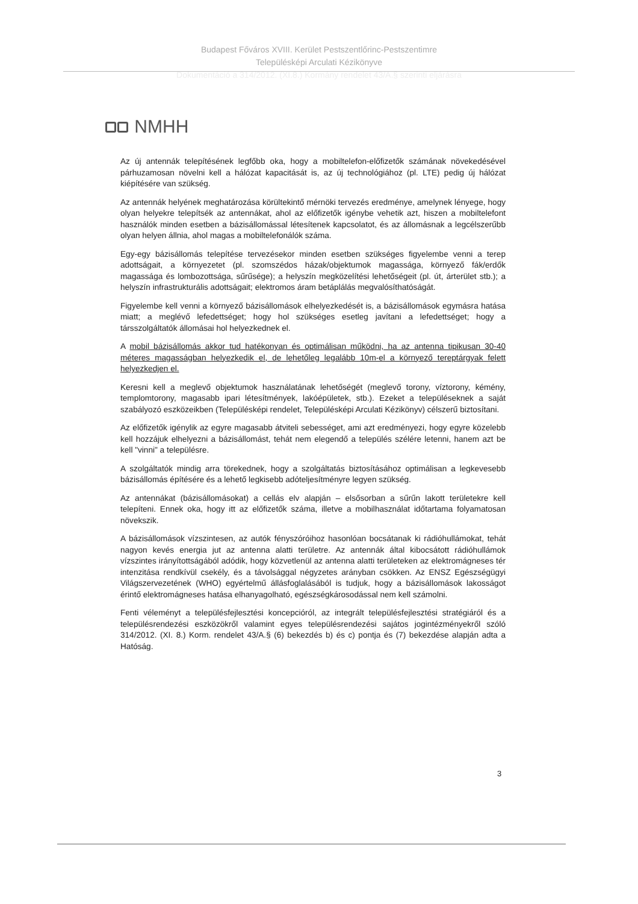Budapest Főváros XVIII. Kerület Pestszentlőrinc-Pestszentimre
Településképi Arculati Kézikönyve
Dokumentáció a 314/2012. (XI.8.) Kormány rendelet 43/A.§ szerinti eljárásra
NMHH
Az új antennák telepítésének legfőbb oka, hogy a mobiltelefon-előfizetők számának növekedésével párhuzamosan növelni kell a hálózat kapacitását is, az új technológiához (pl. LTE) pedig új hálózat kiépítésére van szükség.
Az antennák helyének meghatározása körültekintő mérnöki tervezés eredménye, amelynek lényege, hogy olyan helyekre telepítsék az antennákat, ahol az előfizetők igénybe vehetik azt, hiszen a mobiltelefont használók minden esetben a bázisállomással létesítenek kapcsolatot, és az állomásnak a legcélszerűbb olyan helyen állnia, ahol magas a mobiltelefonálók száma.
Egy-egy bázisállomás telepítése tervezésekor minden esetben szükséges figyelembe venni a terep adottságait, a környezetet (pl. szomszédos házak/objektumok magassága, környező fák/erdők magassága és lombozottsága, sűrűsége); a helyszín megközelítési lehetőségeit (pl. út, árterület stb.); a helyszín infrastrukturális adottságait; elektromos áram betáplálás megvalósíthatóságát.
Figyelembe kell venni a környező bázisállomások elhelyezkedését is, a bázisállomások egymásra hatása miatt; a meglévő lefedettséget; hogy hol szükséges esetleg javítani a lefedettséget; hogy a társszolgáltatók állomásai hol helyezkednek el.
A mobil bázisállomás akkor tud hatékonyan és optimálisan működni, ha az antenna tipikusan 30-40 méteres magasságban helyezkedik el, de lehetőleg legalább 10m-el a környező tereptárgyak felett helyezkedjen el.
Keresni kell a meglevő objektumok használatának lehetőségét (meglevő torony, víztorony, kémény, templomtorony, magasabb ipari létesítmények, lakóépületek, stb.). Ezeket a településeknek a saját szabályozó eszközeikben (Településképi rendelet, Településképi Arculati Kézikönyv) célszerű biztosítani.
Az előfizetők igénylik az egyre magasabb átviteli sebességet, ami azt eredményezi, hogy egyre közelebb kell hozzájuk elhelyezni a bázisállomást, tehát nem elegendő a település szélére letenni, hanem azt be kell "vinni" a településre.
A szolgáltatók mindig arra törekednek, hogy a szolgáltatás biztosításához optimálisan a legkevesebb bázisállomás építésére és a lehető legkisebb adóteljesítményre legyen szükség.
Az antennákat (bázisállomásokat) a cellás elv alapján – elsősorban a sűrűn lakott területekre kell telepíteni. Ennek oka, hogy itt az előfizetők száma, illetve a mobilhasználat időtartama folyamatosan növekszik.
A bázisállomások vízszintesen, az autók fényszóróihoz hasonlóan bocsátanak ki rádióhullámokat, tehát nagyon kevés energia jut az antenna alatti területre. Az antennák által kibocsátott rádióhullámok vízszintes irányítottságából adódik, hogy közvetlenül az antenna alatti területeken az elektromágneses tér intenzitása rendkívül csekély, és a távolsággal négyzetes arányban csökken. Az ENSZ Egészségügyi Világszervezetének (WHO) egyértelmű állásfoglalásából is tudjuk, hogy a bázisállomások lakosságot érintő elektromágneses hatása elhanyagolható, egészségkárosodással nem kell számolni.
Fenti véleményt a településfejlesztési koncepcióról, az integrált településfejlesztési stratégiáról és a településrendezési eszközökről valamint egyes településrendezési sajátos jogintézményekről szóló 314/2012. (XI. 8.) Korm. rendelet 43/A.§ (6) bekezdés b) és c) pontja és (7) bekezdése alapján adta a Hatóság.
3